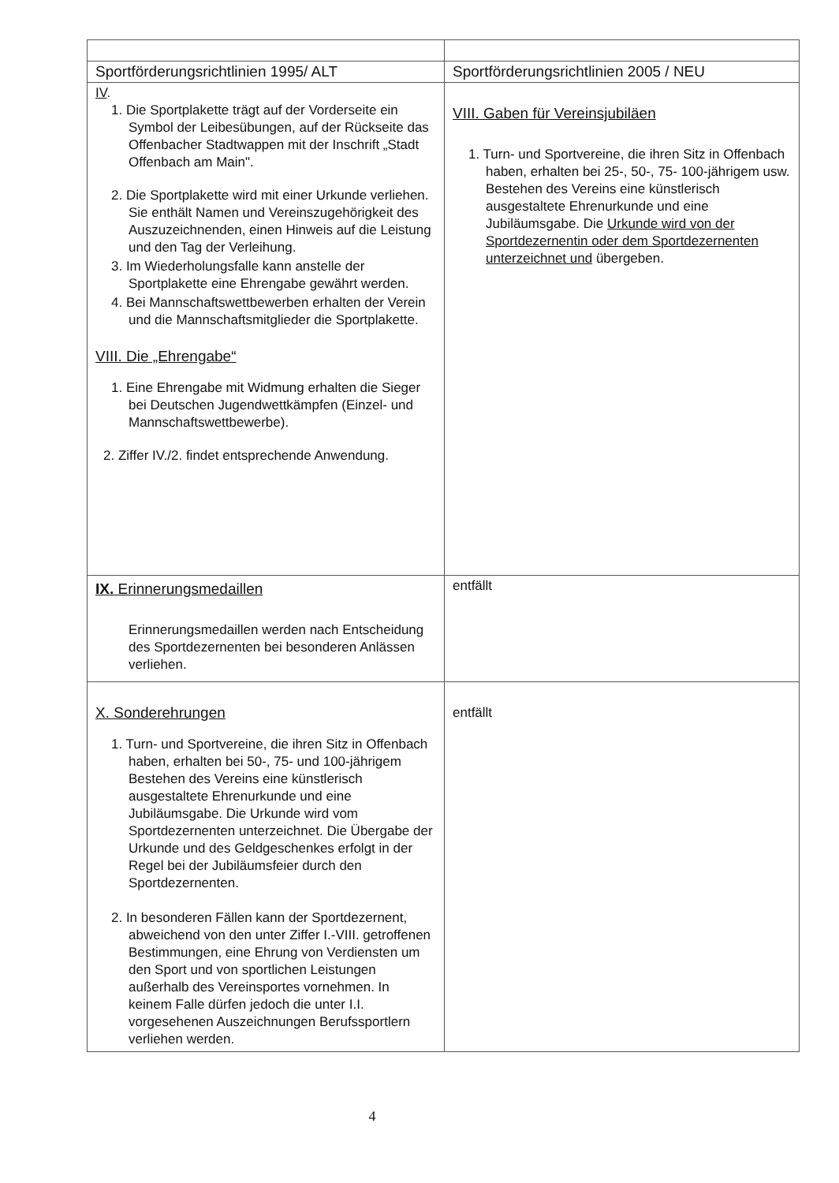| Sportförderungsrichtlinien 1995/ ALT | Sportförderungsrichtlinien 2005 / NEU |
| --- | --- |
| IV . 1. Die Sportplakette trägt auf der Vorderseite ein Symbol der Leibesübungen, auf der Rückseite das Offenbacher Stadtwappen mit der Inschrift „Stadt Offenbach am Main". 2. Die Sportplakette wird mit einer Urkunde verliehen. Sie enthält Namen und Vereinszugehörigkeit des Auszuzeichnenden, einen Hinweis auf die Leistung und den Tag der Verleihung. 3. Im Wiederholungsfalle kann anstelle der Sportplakette eine Ehrengabe gewährt werden. 4. Bei Mannschaftswettbewerben erhalten der Verein und die Mannschaftsmitglieder die Sportplakette. VIII. Die „Ehrengabe“ 1. Eine Ehrengabe mit Widmung erhalten die Sieger bei Deutschen Jugendwettkämpfen (Einzel- und Mannschaftswettbewerbe). 2. Ziffer IV./2. findet entsprechende Anwendung. | VIII. Gaben für Vereinsjubiläen 1. Turn- und Sportvereine, die ihren Sitz in Offenbach haben, erhalten bei 25-, 50-, 75- 100-jährigem usw. Bestehen des Vereins eine künstlerisch ausgestaltete Ehrenurkunde und eine Jubiläumsgabe. Die Urkunde wird von der Sportdezernentin oder dem Sportdezernenten unterzeichnet und übergeben. |
| IX. Erinnerungsmedaillen Erinnerungsmedaillen werden nach Entscheidung des Sportdezernenten bei besonderen Anlässen verliehen. | entfällt |
| X. Sonderehrungen 1. Turn- und Sportvereine, die ihren Sitz in Offenbach haben, erhalten bei 50-, 75- und 100-jährigem Bestehen des Vereins eine künstlerisch ausgestaltete Ehrenurkunde und eine Jubiläumsgabe. Die Urkunde wird vom Sportdezernenten unterzeichnet. Die Übergabe der Urkunde und des Geldgeschenkes erfolgt in der Regel bei der Jubiläumsfeier durch den Sportdezernenten. 2. In besonderen Fällen kann der Sportdezernent, abweichend von den unter Ziffer I.-VIII. getroffenen Bestimmungen, eine Ehrung von Verdiensten um den Sport und von sportlichen Leistungen außerhalb des Vereinsportes vornehmen. In keinem Falle dürfen jedoch die unter I.I. vorgesehenen Auszeichnungen Berufssportlern verliehen werden. | entfällt |
4